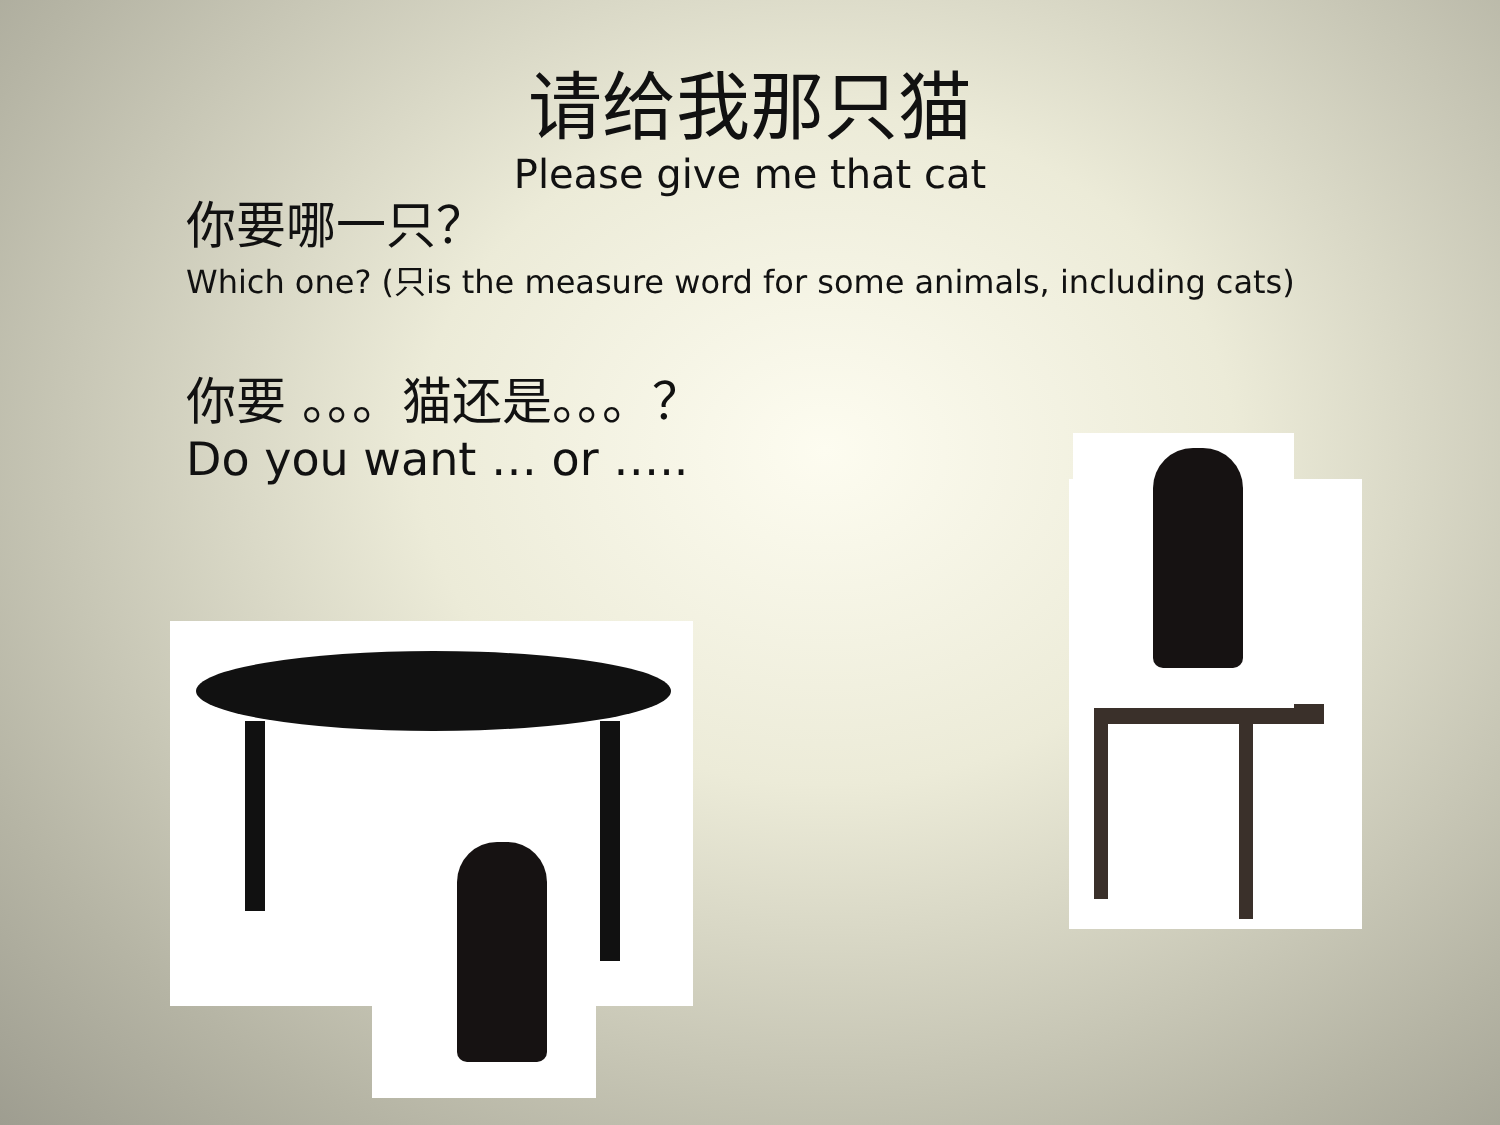请给我那只猫
Please give me that cat
你要哪一只？
Which one? (只is the measure word for some animals, including cats)
你要 。。。猫还是。。。？
Do you want … or …..